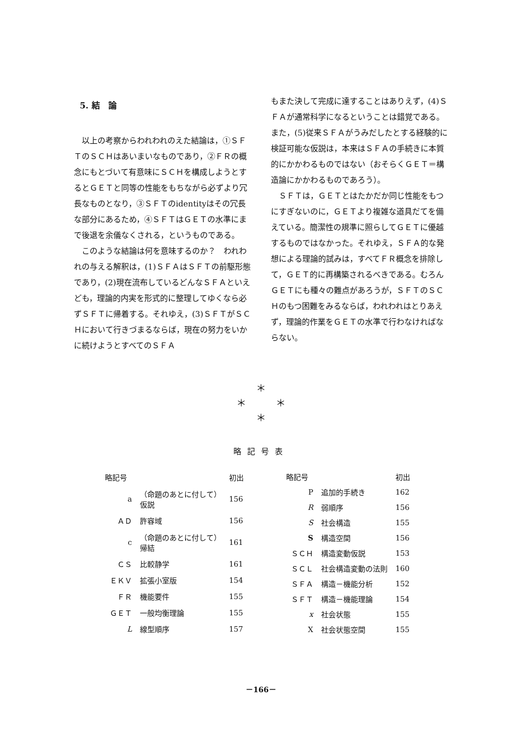5. 結　論
以上の考察からわれわれのえた結論は，①ＳＦＴのＳＣＨはあいまいなものであり，②ＦＲの概念にもとづいて有意味にＳＣＨを構成しようとするとＧＥＴと同等の性能をもちながら必ずより冗長なものとなり，③ＳＦＴのidentityはその冗長な部分にあるため，④ＳＦＴはＧＥＴの水準にまで後退を余儀なくされる，というものである。
このような結論は何を意味するのか？　われわれの与える解釈は，(1)ＳＦＡはＳＦＴの前駆形態であり，(2)現在流布しているどんなＳＦＡといえども，理論的内実を形式的に整理してゆくなら必ずＳＦＴに帰着する。それゆえ，(3)ＳＦＴがＳＣＨにおいて行きづまるならば，現在の努力をいかに続けようとすべてのＳＦＡ
もまた決して完成に達することはありえず，(4)ＳＦＡが通常科学になるということは錯覚である。また，(5)従来ＳＦＡがうみだしたとする経験的に検証可能な仮説は，本来はＳＦＡの手続きに本質的にかかわるものではない（おそらくＧＥＴ＝構造論にかかわるものであろう）。
ＳＦＴは，ＧＥＴとはたかだか同じ性能をもつにすぎないのに，ＧＥＴより複雑な道具だてを備えている。簡潔性の規準に照らしてＧＥＴに優越するものではなかった。それゆえ，ＳＦＡ的な発想による理論的試みは，すべてＦＲ概念を排除して，ＧＥＴ的に再構築されるべきである。むろんＧＥＴにも種々の難点があろうが，ＳＦＴのＳＣＨのもつ困難をみるならば，われわれはとりあえず，理論的作業をＧＥＴの水準で行わなければならない。
＊
＊　　　＊
＊
略記号表
| 略記号 | | 初出 |
| --- | --- | --- |
| a | （命題のあとに付して） 仮説 | 156 |
| ＡＤ | 許容域 | 156 |
| c | （命題のあとに付して） 帰結 | 161 |
| ＣＳ | 比較静学 | 161 |
| ＥＫＶ | 拡張小室版 | 154 |
| ＦＲ | 機能要件 | 155 |
| ＧＥＴ | 一般均衡理論 | 155 |
| L | 線型順序 | 157 |
| 略記号 | | 初出 |
| --- | --- | --- |
| P | 追加的手続き | 162 |
| R | 弱順序 | 156 |
| S | 社会構造 | 155 |
| S | 構造空間 | 156 |
| ＳＣＨ | 構造変動仮説 | 153 |
| ＳＣＬ | 社会構造変動の法則 | 160 |
| ＳＦＡ | 構造－機能分析 | 152 |
| ＳＦＴ | 構造－機能理論 | 154 |
| x | 社会状態 | 155 |
| X | 社会状態空間 | 155 |
－166－